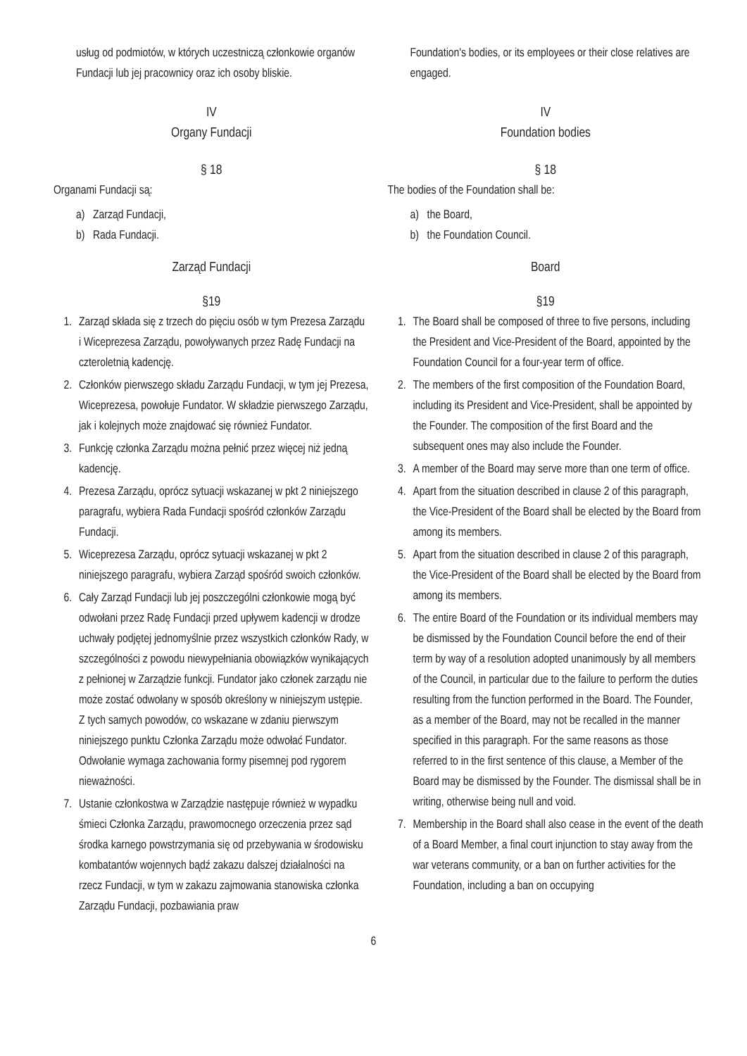usług od podmiotów, w których uczestniczą członkowie organów Fundacji lub jej pracownicy oraz ich osoby bliskie.
IV
Organy Fundacji
§ 18
Organami Fundacji są:
a) Zarząd Fundacji,
b) Rada Fundacji.
Zarząd Fundacji
§19
1. Zarząd składa się z trzech do pięciu osób w tym Prezesa Zarządu i Wiceprezesa Zarządu, powoływanych przez Radę Fundacji na czteroletnią kadencję.
2. Członków pierwszego składu Zarządu Fundacji, w tym jej Prezesa, Wiceprezesa, powołuje Fundator. W składzie pierwszego Zarządu, jak i kolejnych może znajdować się również Fundator.
3. Funkcję członka Zarządu można pełnić przez więcej niż jedną kadencję.
4. Prezesa Zarządu, oprócz sytuacji wskazanej w pkt 2 niniejszego paragrafu, wybiera Rada Fundacji spośród członków Zarządu Fundacji.
5. Wiceprezesa Zarządu, oprócz sytuacji wskazanej w pkt 2 niniejszego paragrafu, wybiera Zarząd spośród swoich członków.
6. Cały Zarząd Fundacji lub jej poszczególni członkowie mogą być odwołani przez Radę Fundacji przed upływem kadencji w drodze uchwały podjętej jednomyślnie przez wszystkich członków Rady, w szczególności z powodu niewypełniania obowiązków wynikających z pełnionej w Zarządzie funkcji. Fundator jako członek zarządu nie może zostać odwołany w sposób określony w niniejszym ustępie. Z tych samych powodów, co wskazane w zdaniu pierwszym niniejszego punktu Członka Zarządu może odwołać Fundator. Odwołanie wymaga zachowania formy pisemnej pod rygorem nieważności.
7. Ustanie członkostwa w Zarządzie następuje również w wypadku śmieci Członka Zarządu, prawomocnego orzeczenia przez sąd środka karnego powstrzymania się od przebywania w środowisku kombatantów wojennych bądź zakazu dalszej działalności na rzecz Fundacji, w tym w zakazu zajmowania stanowiska członka Zarządu Fundacji, pozbawiania praw
Foundation's bodies, or its employees or their close relatives are engaged.
IV
Foundation bodies
§ 18
The bodies of the Foundation shall be:
a) the Board,
b) the Foundation Council.
Board
§19
1. The Board shall be composed of three to five persons, including the President and Vice-President of the Board, appointed by the Foundation Council for a four-year term of office.
2. The members of the first composition of the Foundation Board, including its President and Vice-President, shall be appointed by the Founder. The composition of the first Board and the subsequent ones may also include the Founder.
3. A member of the Board may serve more than one term of office.
4. Apart from the situation described in clause 2 of this paragraph, the Vice-President of the Board shall be elected by the Board from among its members.
5. Apart from the situation described in clause 2 of this paragraph, the Vice-President of the Board shall be elected by the Board from among its members.
6. The entire Board of the Foundation or its individual members may be dismissed by the Foundation Council before the end of their term by way of a resolution adopted unanimously by all members of the Council, in particular due to the failure to perform the duties resulting from the function performed in the Board. The Founder, as a member of the Board, may not be recalled in the manner specified in this paragraph. For the same reasons as those referred to in the first sentence of this clause, a Member of the Board may be dismissed by the Founder. The dismissal shall be in writing, otherwise being null and void.
7. Membership in the Board shall also cease in the event of the death of a Board Member, a final court injunction to stay away from the war veterans community, or a ban on further activities for the Foundation, including a ban on occupying
6